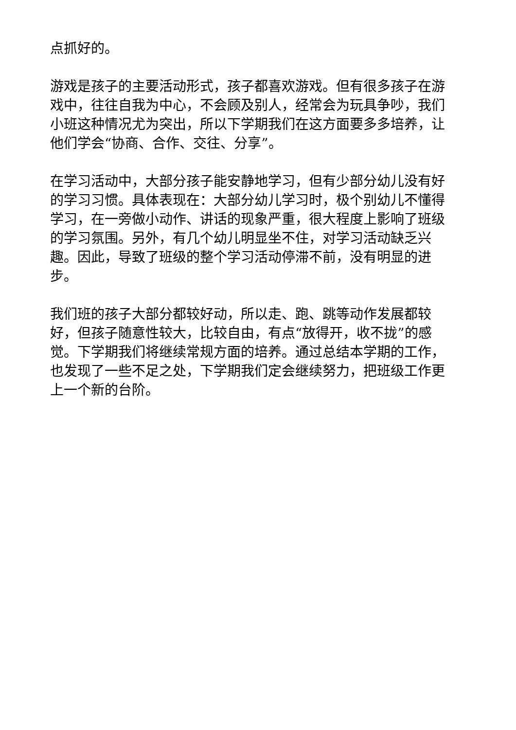点抓好的。
游戏是孩子的主要活动形式，孩子都喜欢游戏。但有很多孩子在游戏中，往往自我为中心，不会顾及别人，经常会为玩具争吵，我们小班这种情况尤为突出，所以下学期我们在这方面要多多培养，让他们学会“协商、合作、交往、分享”。
在学习活动中，大部分孩子能安静地学习，但有少部分幼儿没有好的学习习惯。具体表现在：大部分幼儿学习时，极个别幼儿不懂得学习，在一旁做小动作、讲话的现象严重，很大程度上影响了班级的学习氛围。另外，有几个幼儿明显坐不住，对学习活动缺乏兴趣。因此，导致了班级的整个学习活动停滞不前，没有明显的进步。
我们班的孩子大部分都较好动，所以走、跑、跳等动作发展都较好，但孩子随意性较大，比较自由，有点“放得开，收不拢”的感觉。下学期我们将继续常规方面的培养。通过总结本学期的工作，也发现了一些不足之处，下学期我们定会继续努力，把班级工作更上一个新的台阶。